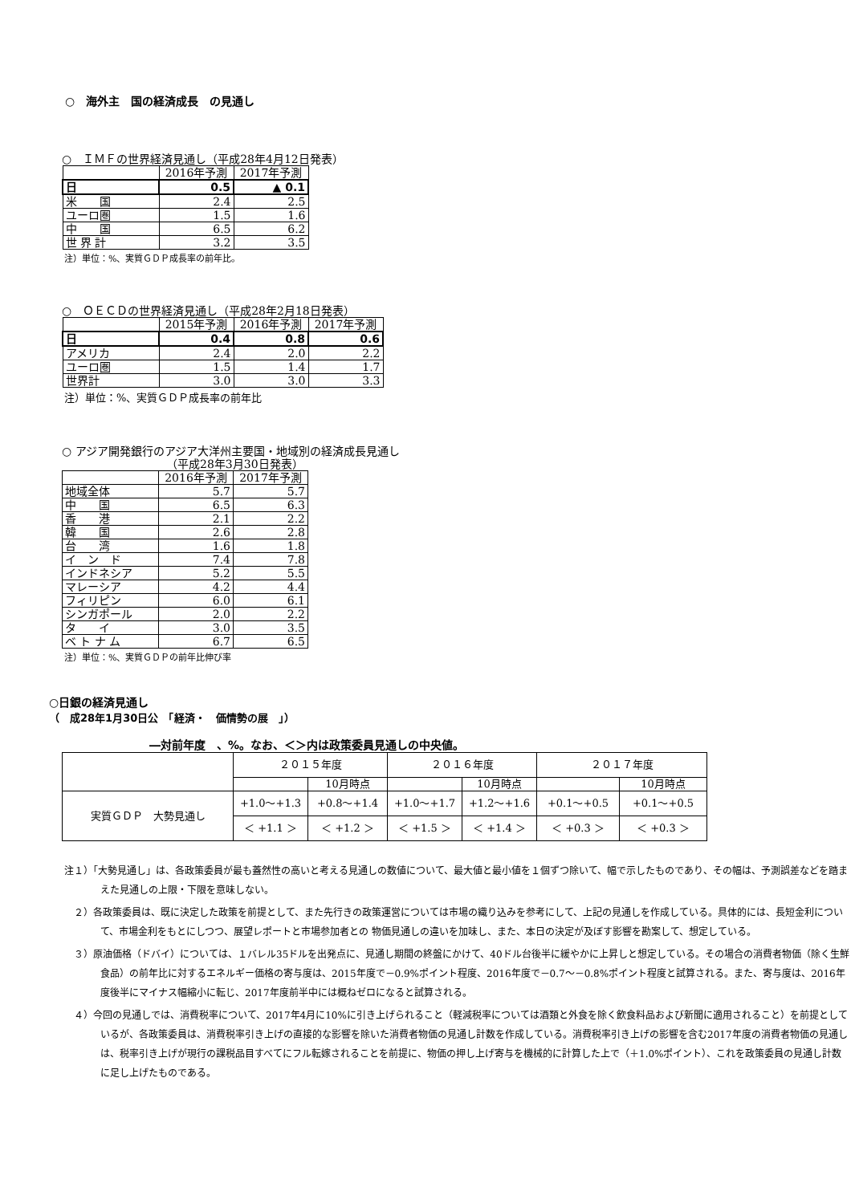○　海外主　国の経済成長　の見通し
○　ＩＭＦの世界経済見通し（平成28年4月12日発表）
| | 2016年予測 | 2017年予測 |
| --- | --- | --- |
| 日 | 0.5 | ▲ 0.1 |
| 米 国 | 2.4 | 2.5 |
| ユーロ圏 | 1.5 | 1.6 |
| 中 国 | 6.5 | 6.2 |
| 世 界 計 | 3.2 | 3.5 |
注）単位：%、実質ＧＤＰ成長率の前年比。
○　ＯＥＣＤの世界経済見通し（平成28年2月18日発表）
| | 2015年予測 | 2016年予測 | 2017年予測 |
| --- | --- | --- | --- |
| 日 | 0.4 | 0.8 | 0.6 |
| アメリカ | 2.4 | 2.0 | 2.2 |
| ユーロ圏 | 1.5 | 1.4 | 1.7 |
| 世界計 | 3.0 | 3.0 | 3.3 |
注）単位：%、実質ＧＤＰ成長率の前年比
○ アジア開発銀行のアジア大洋州主要国・地域別の経済成長見通し
（平成28年3月30日発表）
| | 2016年予測 | 2017年予測 |
| --- | --- | --- |
| 地域全体 | 5.7 | 5.7 |
| 中 国 | 6.5 | 6.3 |
| 香 港 | 2.1 | 2.2 |
| 韓 国 | 2.6 | 2.8 |
| 台 湾 | 1.6 | 1.8 |
| イ ン ド | 7.4 | 7.8 |
| インドネシア | 5.2 | 5.5 |
| マレーシア | 4.2 | 4.4 |
| フィリピン | 6.0 | 6.1 |
| シンガポール | 2.0 | 2.2 |
| タ イ | 3.0 | 3.5 |
| ベ ト ナ ム | 6.7 | 6.5 |
注）単位：%、実質ＧＤＰの前年比伸び率
○日銀の経済見通し
（　成28年1月30日公　「経済・　価情勢の展　」）
―対前年度　、%。なお、＜＞内は政策委員見通しの中央値。
| | ２０１５年度 | | ２０１６年度 | | ２０１７年度 | |
| | | 10月時点 | | 10月時点 | | 10月時点 |
| 実質ＧＤＰ 大勢見通し | +1.0～+1.3 | +0.8～+1.4 | +1.0～+1.7 | +1.2～+1.6 | +0.1～+0.5 | +0.1～+0.5 |
| | ＜ +1.1 ＞ | ＜ +1.2 ＞ | ＜ +1.5 ＞ | ＜ +1.4 ＞ | ＜ +0.3 ＞ | ＜ +0.3 ＞ |
注１）「大勢見通し」は、各政策委員が最も蓋然性の高いと考える見通しの数値について、最大値と最小値を１個ずつ除いて、幅で示したものであり、その幅は、予測誤差などを踏まえた見通しの上限・下限を意味しない。
　２）各政策委員は、既に決定した政策を前提として、また先行きの政策運営については市場の織り込みを参考にして、上記の見通しを作成している。具体的には、長短金利について、市場金利をもとにしつつ、展望レポートと市場参加者との 物価見通しの違いを加味し、また、本日の決定が及ぼす影響を勘案して、想定している。
　３）原油価格（ドバイ）については、１バレル35ドルを出発点に、見通し期間の終盤にかけて、40ドル台後半に緩やかに上昇しと想定している。その場合の消費者物価（除く生鮮食品）の前年比に対するエネルギー価格の寄与度は、2015年度で－0.9%ポイント程度、2016年度で－0.7～－0.8%ポイント程度と試算される。また、寄与度は、2016年度後半にマイナス幅縮小に転じ、2017年度前半中には概ねゼロになると試算される。
　４）今回の見通しでは、消費税率について、2017年4月に10%に引き上げられること（軽減税率については酒類と外食を除く飲食料品および新聞に適用されること）を前提としているが、各政策委員は、消費税率引き上げの直接的な影響を除いた消費者物価の見通し計数を作成している。消費税率引き上げの影響を含む2017年度の消費者物価の見通しは、税率引き上げが現行の課税品目すべてにフル転嫁されることを前提に、物価の押し上げ寄与を機械的に計算した上で（＋1.0%ポイント）、これを政策委員の見通し計数に足し上げたものである。